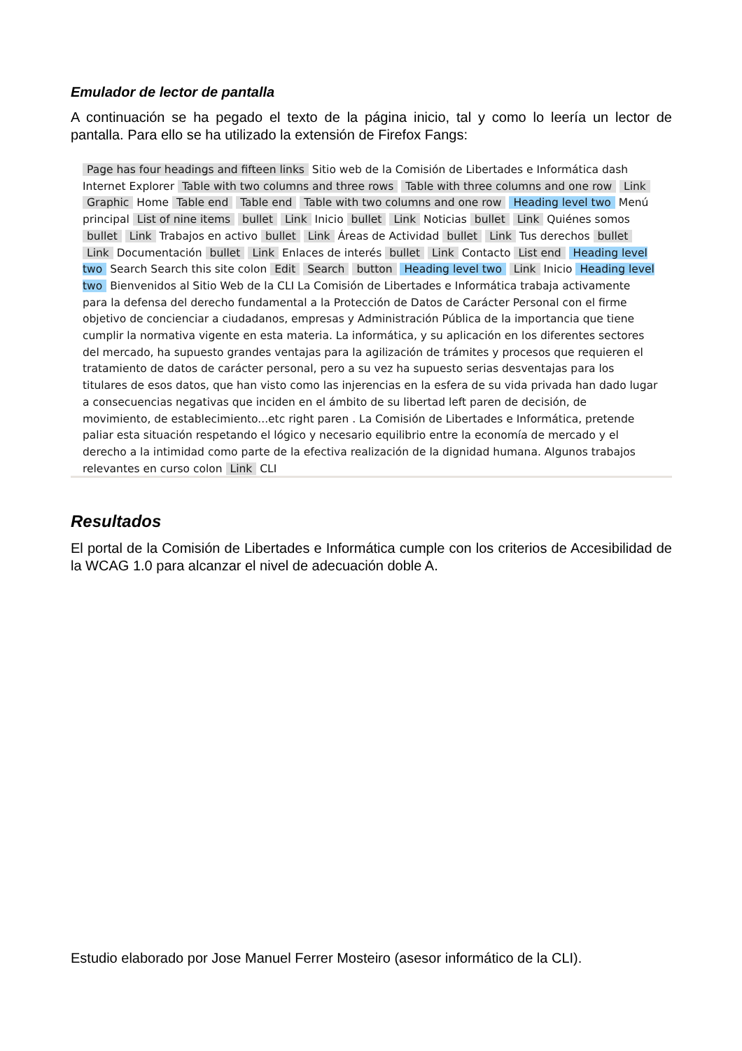Emulador de lector de pantalla
A continuación se ha pegado el texto de la página inicio, tal y como lo leería un lector de pantalla. Para ello se ha utilizado la extensión de Firefox Fangs:
Page has four headings and fifteen links Sitio web de la Comisión de Libertades e Informática dash Internet Explorer Table with two columns and three rows Table with three columns and one row Link Graphic Home Table end Table end Table with two columns and one row Heading level two Menú principal List of nine items bullet Link Inicio bullet Link Noticias bullet Link Quiénes somos bullet Link Trabajos en activo bullet Link Áreas de Actividad bullet Link Tus derechos bullet Link Documentación bullet Link Enlaces de interés bullet Link Contacto List end Heading level two Search Search this site colon Edit Search button Heading level two Link Inicio Heading level two Bienvenidos al Sitio Web de la CLI La Comisión de Libertades e Informática trabaja activamente para la defensa del derecho fundamental a la Protección de Datos de Carácter Personal con el firme objetivo de concienciar a ciudadanos, empresas y Administración Pública de la importancia que tiene cumplir la normativa vigente en esta materia. La informática, y su aplicación en los diferentes sectores del mercado, ha supuesto grandes ventajas para la agilización de trámites y procesos que requieren el tratamiento de datos de carácter personal, pero a su vez ha supuesto serias desventajas para los titulares de esos datos, que han visto como las injerencias en la esfera de su vida privada han dado lugar a consecuencias negativas que inciden en el ámbito de su libertad left paren de decisión, de movimiento, de establecimiento...etc right paren . La Comisión de Libertades e Informática, pretende paliar esta situación respetando el lógico y necesario equilibrio entre la economía de mercado y el derecho a la intimidad como parte de la efectiva realización de la dignidad humana. Algunos trabajos relevantes en curso colon Link CLI
Resultados
El portal de la Comisión de Libertades e Informática cumple con los criterios de Accesibilidad de la WCAG 1.0 para alcanzar el nivel de adecuación doble A.
Estudio elaborado por Jose Manuel Ferrer Mosteiro (asesor informático de la CLI).